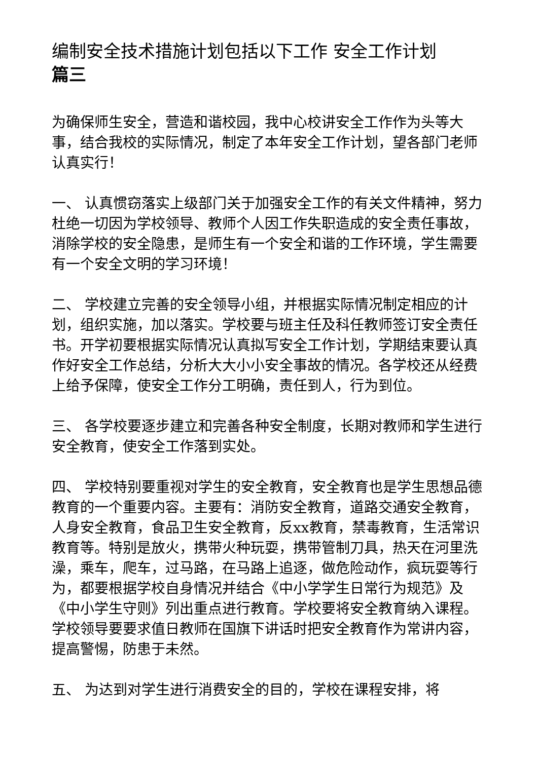编制安全技术措施计划包括以下工作 安全工作计划
篇三
为确保师生安全，营造和谐校园，我中心校讲安全工作作为头等大事，结合我校的实际情况，制定了本年安全工作计划，望各部门老师认真实行！
一、 认真惯窃落实上级部门关于加强安全工作的有关文件精神，努力杜绝一切因为学校领导、教师个人因工作失职造成的安全责任事故，消除学校的安全隐患，是师生有一个安全和谐的工作环境，学生需要有一个安全文明的学习环境！
二、 学校建立完善的安全领导小组，并根据实际情况制定相应的计划，组织实施，加以落实。学校要与班主任及科任教师签订安全责任书。开学初要根据实际情况认真拟写安全工作计划，学期结束要认真作好安全工作总结，分析大大小小安全事故的情况。各学校还从经费上给予保障，使安全工作分工明确，责任到人，行为到位。
三、 各学校要逐步建立和完善各种安全制度，长期对教师和学生进行安全教育，使安全工作落到实处。
四、 学校特别要重视对学生的安全教育，安全教育也是学生思想品德教育的一个重要内容。主要有：消防安全教育，道路交通安全教育，人身安全教育，食品卫生安全教育，反xx教育，禁毒教育，生活常识教育等。特别是放火，携带火种玩耍，携带管制刀具，热天在河里洗澡，乘车，爬车，过马路，在马路上追逐，做危险动作，疯玩耍等行为，都要根据学校自身情况并结合《中小学学生日常行为规范》及《中小学生守则》列出重点进行教育。学校要将安全教育纳入课程。学校领导要要求值日教师在国旗下讲话时把安全教育作为常讲内容，提高警惕，防患于未然。
五、 为达到对学生进行消费安全的目的，学校在课程安排，将